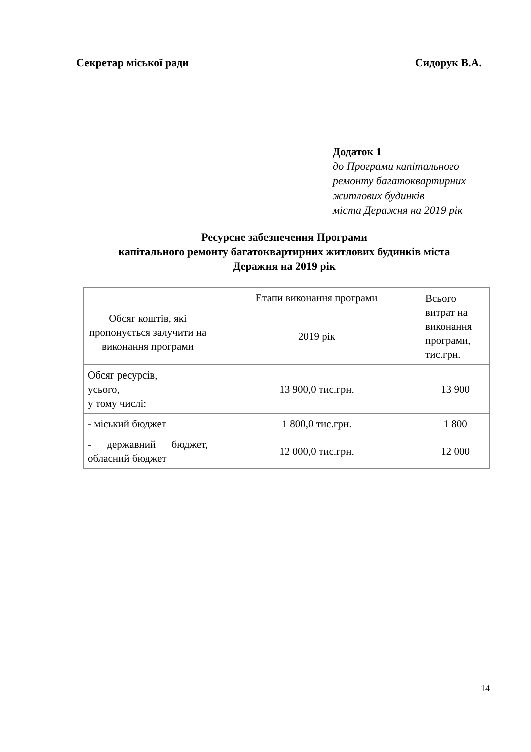Секретар міської ради Сидорук В.А.
Додаток 1
до Програми капітального
ремонту багатоквартирних
житлових будинків
міста Деражня на 2019 рік
Ресурсне забезпечення Програми
капітального ремонту багатоквартирних житлових будинків міста
Деражня на 2019 рік
| Обсяг коштів, які пропонується залучити на виконання програми | Етапи виконання програми | Всього витрат на виконання програми, тис.грн. |
| | 2019 рік | |
| Обсяг ресурсів, усього, у тому числі: | 13 900,0 тис.грн. | 13 900 |
| - міський бюджет | 1 800,0 тис.грн. | 1 800 |
| - державний бюджет, обласний бюджет | 12 000,0 тис.грн. | 12 000 |
14